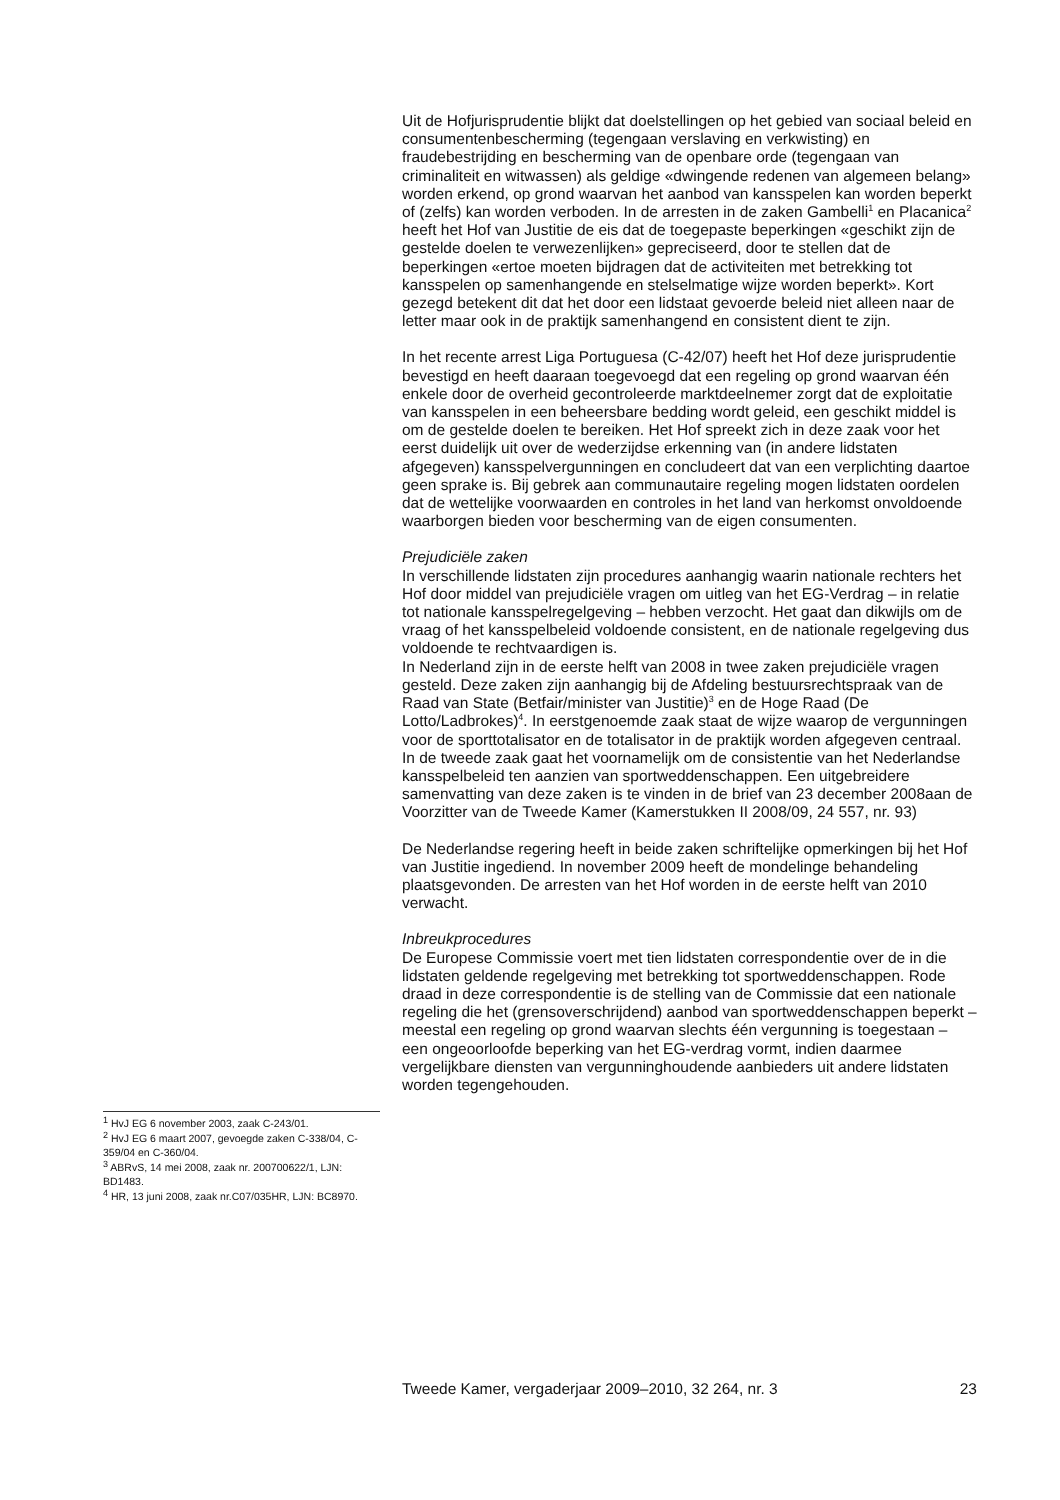Uit de Hofjurisprudentie blijkt dat doelstellingen op het gebied van sociaal beleid en consumentenbescherming (tegengaan verslaving en verkwisting) en fraudebestrijding en bescherming van de openbare orde (tegengaan van criminaliteit en witwassen) als geldige «dwingende redenen van algemeen belang» worden erkend, op grond waarvan het aanbod van kansspelen kan worden beperkt of (zelfs) kan worden verboden. In de arresten in de zaken Gambelli<sup>1</sup> en Placanica<sup>2</sup> heeft het Hof van Justitie de eis dat de toegepaste beperkingen «geschikt zijn de gestelde doelen te verwezenlijken» gepreciseerd, door te stellen dat de beperkingen «ertoe moeten bijdragen dat de activiteiten met betrekking tot kansspelen op samenhangende en stelselmatige wijze worden beperkt». Kort gezegd betekent dit dat het door een lidstaat gevoerde beleid niet alleen naar de letter maar ook in de praktijk samenhangend en consistent dient te zijn.
In het recente arrest Liga Portuguesa (C-42/07) heeft het Hof deze jurisprudentie bevestigd en heeft daaraan toegevoegd dat een regeling op grond waarvan één enkele door de overheid gecontroleerde marktdeelnemer zorgt dat de exploitatie van kansspelen in een beheersbare bedding wordt geleid, een geschikt middel is om de gestelde doelen te bereiken. Het Hof spreekt zich in deze zaak voor het eerst duidelijk uit over de wederzijdse erkenning van (in andere lidstaten afgegeven) kansspelvergunningen en concludeert dat van een verplichting daartoe geen sprake is. Bij gebrek aan communautaire regeling mogen lidstaten oordelen dat de wettelijke voorwaarden en controles in het land van herkomst onvoldoende waarborgen bieden voor bescherming van de eigen consumenten.
Prejudiciële zaken
In verschillende lidstaten zijn procedures aanhangig waarin nationale rechters het Hof door middel van prejudiciële vragen om uitleg van het EG-Verdrag – in relatie tot nationale kansspelregelgeving – hebben verzocht. Het gaat dan dikwijls om de vraag of het kansspelbeleid voldoende consistent, en de nationale regelgeving dus voldoende te rechtvaardigen is.
In Nederland zijn in de eerste helft van 2008 in twee zaken prejudiciële vragen gesteld. Deze zaken zijn aanhangig bij de Afdeling bestuursrechtspraak van de Raad van State (Betfair/minister van Justitie)<sup>3</sup> en de Hoge Raad (De Lotto/Ladbrokes)<sup>4</sup>. In eerstgenoemde zaak staat de wijze waarop de vergunningen voor de sporttotalisator en de totalisator in de praktijk worden afgegeven centraal. In de tweede zaak gaat het voornamelijk om de consistentie van het Nederlandse kansspelbeleid ten aanzien van sportweddenschappen. Een uitgebreidere samenvatting van deze zaken is te vinden in de brief van 23 december 2008aan de Voorzitter van de Tweede Kamer (Kamerstukken II 2008/09, 24 557, nr. 93)
De Nederlandse regering heeft in beide zaken schriftelijke opmerkingen bij het Hof van Justitie ingediend. In november 2009 heeft de mondelinge behandeling plaatsgevonden. De arresten van het Hof worden in de eerste helft van 2010 verwacht.
Inbreukprocedures
De Europese Commissie voert met tien lidstaten correspondentie over de in die lidstaten geldende regelgeving met betrekking tot sportweddenschappen. Rode draad in deze correspondentie is de stelling van de Commissie dat een nationale regeling die het (grensoverschrijdend) aanbod van sportweddenschappen beperkt – meestal een regeling op grond waarvan slechts één vergunning is toegestaan – een ongeoorloofde beperking van het EG-verdrag vormt, indien daarmee vergelijkbare diensten van vergunninghoudende aanbieders uit andere lidstaten worden tegengehouden.
<sup>1</sup> HvJ EG 6 november 2003, zaak C-243/01.
<sup>2</sup> HvJ EG 6 maart 2007, gevoegde zaken C-338/04, C-359/04 en C-360/04.
<sup>3</sup> ABRvS, 14 mei 2008, zaak nr. 200700622/1, LJN: BD1483.
<sup>4</sup> HR, 13 juni 2008, zaak nr.C07/035HR, LJN: BC8970.
Tweede Kamer, vergaderjaar 2009–2010, 32 264, nr. 3 23